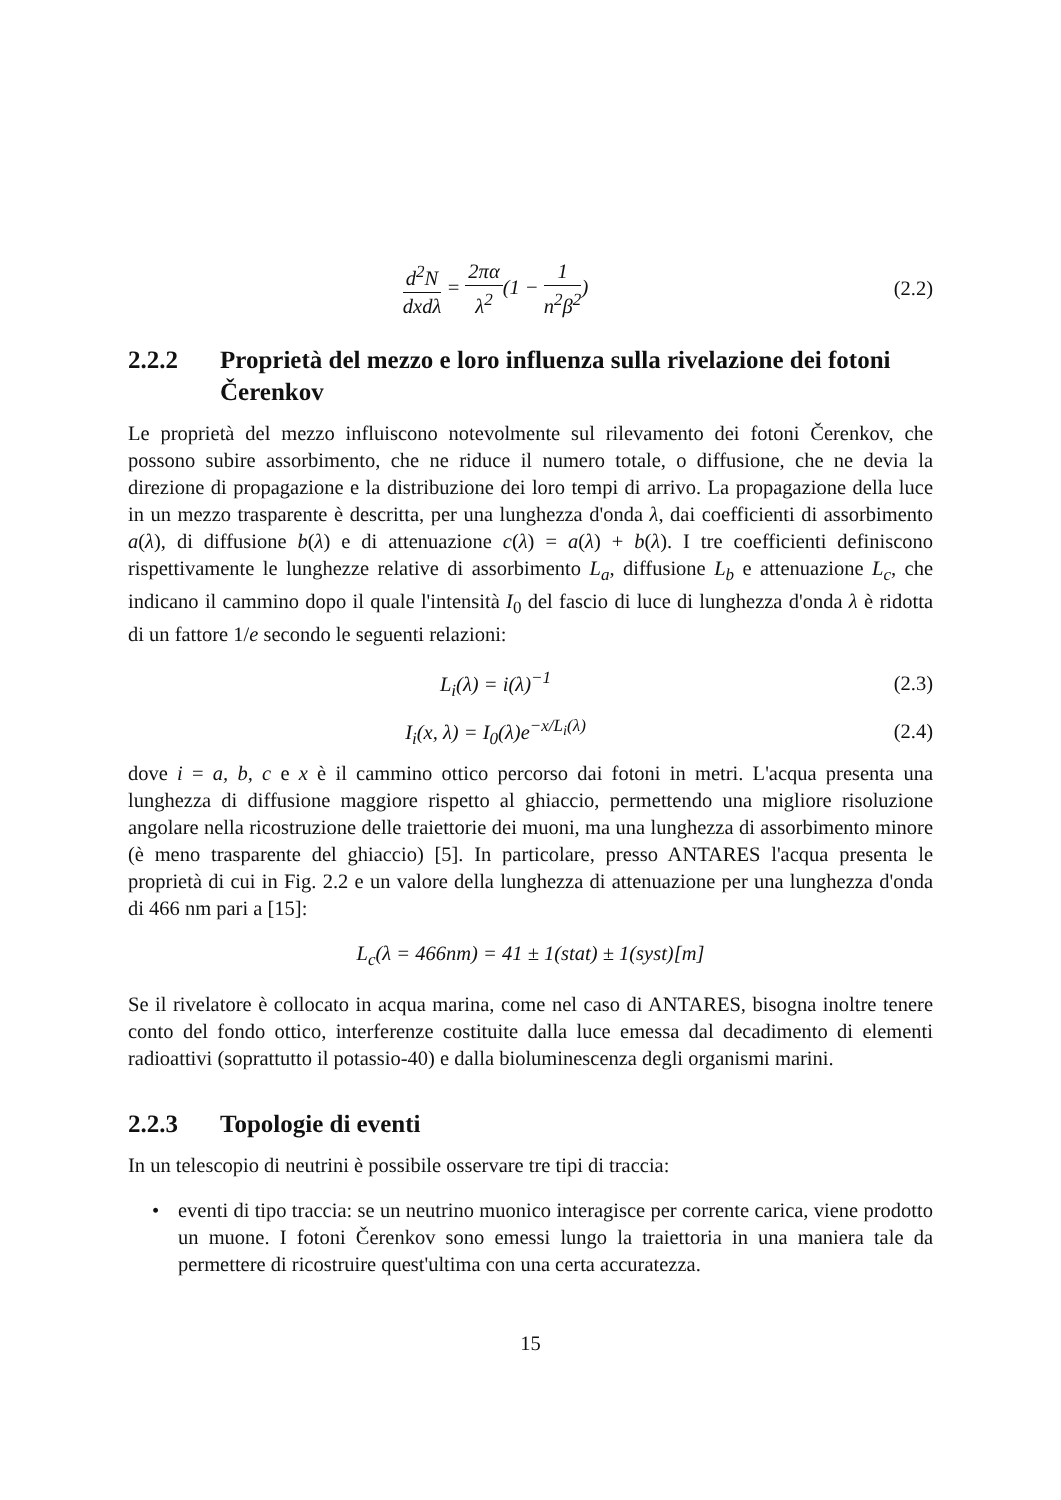d<sup>2</sup>N dxdλ = 2πα λ<sup>2</sup>(1 − 1 n<sup>2</sup>β<sup>2</sup>) (2.2)
2.2.2 Proprietà del mezzo e loro influenza sulla rivelazione dei fotoni Čerenkov
Le proprietà del mezzo influiscono notevolmente sul rilevamento dei fotoni Čerenkov, che possono subire assorbimento, che ne riduce il numero totale, o diffusione, che ne devia la direzione di propagazione e la distribuzione dei loro tempi di arrivo. La propagazione della luce in un mezzo trasparente è descritta, per una lunghezza d'onda λ, dai coefficienti di assorbimento a(λ), di diffusione b(λ) e di attenuazione c(λ) = a(λ) + b(λ). I tre coefficienti definiscono rispettivamente le lunghezze relative di assorbimento L<sub>a</sub>, diffusione L<sub>b</sub> e attenuazione L<sub>c</sub>, che indicano il cammino dopo il quale l'intensità I<sub>0</sub> del fascio di luce di lunghezza d'onda λ è ridotta di un fattore 1/e secondo le seguenti relazioni:
L<sub>i</sub>(λ) = i(λ)<sup>−1</sup> (2.3)
I<sub>i</sub>(x, λ) = I<sub>0</sub>(λ)e<sup>−x/L<sub>i</sub>(λ)</sup> (2.4)
dove i = a, b, c e x è il cammino ottico percorso dai fotoni in metri. L'acqua presenta una lunghezza di diffusione maggiore rispetto al ghiaccio, permettendo una migliore risoluzione angolare nella ricostruzione delle traiettorie dei muoni, ma una lunghezza di assorbimento minore (è meno trasparente del ghiaccio) [5]. In particolare, presso ANTARES l'acqua presenta le proprietà di cui in Fig. 2.2 e un valore della lunghezza di attenuazione per una lunghezza d'onda di 466 nm pari a [15]:
L<sub>c</sub>(λ = 466nm) = 41 ± 1(stat) ± 1(syst)[m]
Se il rivelatore è collocato in acqua marina, come nel caso di ANTARES, bisogna inoltre tenere conto del fondo ottico, interferenze costituite dalla luce emessa dal decadimento di elementi radioattivi (soprattutto il potassio-40) e dalla bioluminescenza degli organismi marini.
2.2.3 Topologie di eventi
In un telescopio di neutrini è possibile osservare tre tipi di traccia:
• eventi di tipo traccia: se un neutrino muonico interagisce per corrente carica, viene prodotto un muone. I fotoni Čerenkov sono emessi lungo la traiettoria in una maniera tale da permettere di ricostruire quest'ultima con una certa accuratezza.
15